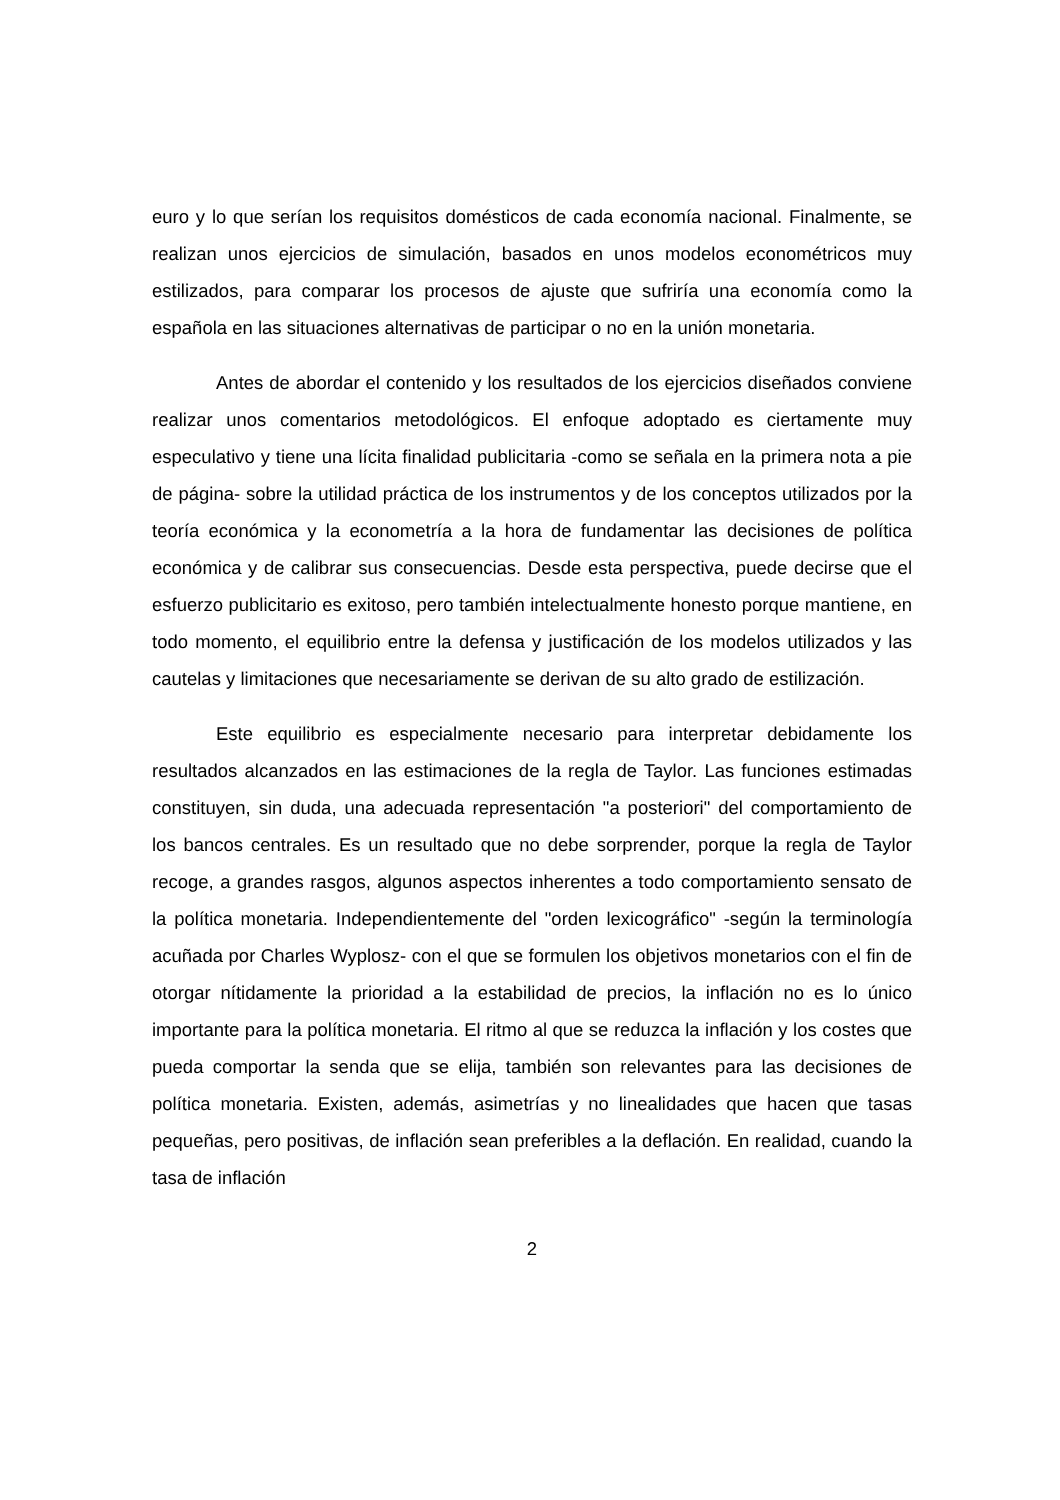euro y lo que serían los requisitos domésticos de cada economía nacional. Finalmente, se realizan unos ejercicios de simulación, basados en unos modelos econométricos muy estilizados, para comparar los procesos de ajuste que sufriría una economía como la española en las situaciones alternativas de participar o no en la unión monetaria.
Antes de abordar el contenido y los resultados de los ejercicios diseñados conviene realizar unos comentarios metodológicos. El enfoque adoptado es ciertamente muy especulativo y tiene una lícita finalidad publicitaria -como se señala en la primera nota a pie de página- sobre la utilidad práctica de los instrumentos y de los conceptos utilizados por la teoría económica y la econometría a la hora de fundamentar las decisiones de política económica y de calibrar sus consecuencias. Desde esta perspectiva, puede decirse que el esfuerzo publicitario es exitoso, pero también intelectualmente honesto porque mantiene, en todo momento, el equilibrio entre la defensa y justificación de los modelos utilizados y las cautelas y limitaciones que necesariamente se derivan de su alto grado de estilización.
Este equilibrio es especialmente necesario para interpretar debidamente los resultados alcanzados en las estimaciones de la regla de Taylor. Las funciones estimadas constituyen, sin duda, una adecuada representación "a posteriori" del comportamiento de los bancos centrales. Es un resultado que no debe sorprender, porque la regla de Taylor recoge, a grandes rasgos, algunos aspectos inherentes a todo comportamiento sensato de la política monetaria. Independientemente del "orden lexicográfico" -según la terminología acuñada por Charles Wyplosz- con el que se formulen los objetivos monetarios con el fin de otorgar nítidamente la prioridad a la estabilidad de precios, la inflación no es lo único importante para la política monetaria. El ritmo al que se reduzca la inflación y los costes que pueda comportar la senda que se elija, también son relevantes para las decisiones de política monetaria. Existen, además, asimetrías y no linealidades que hacen que tasas pequeñas, pero positivas, de inflación sean preferibles a la deflación. En realidad, cuando la tasa de inflación
2